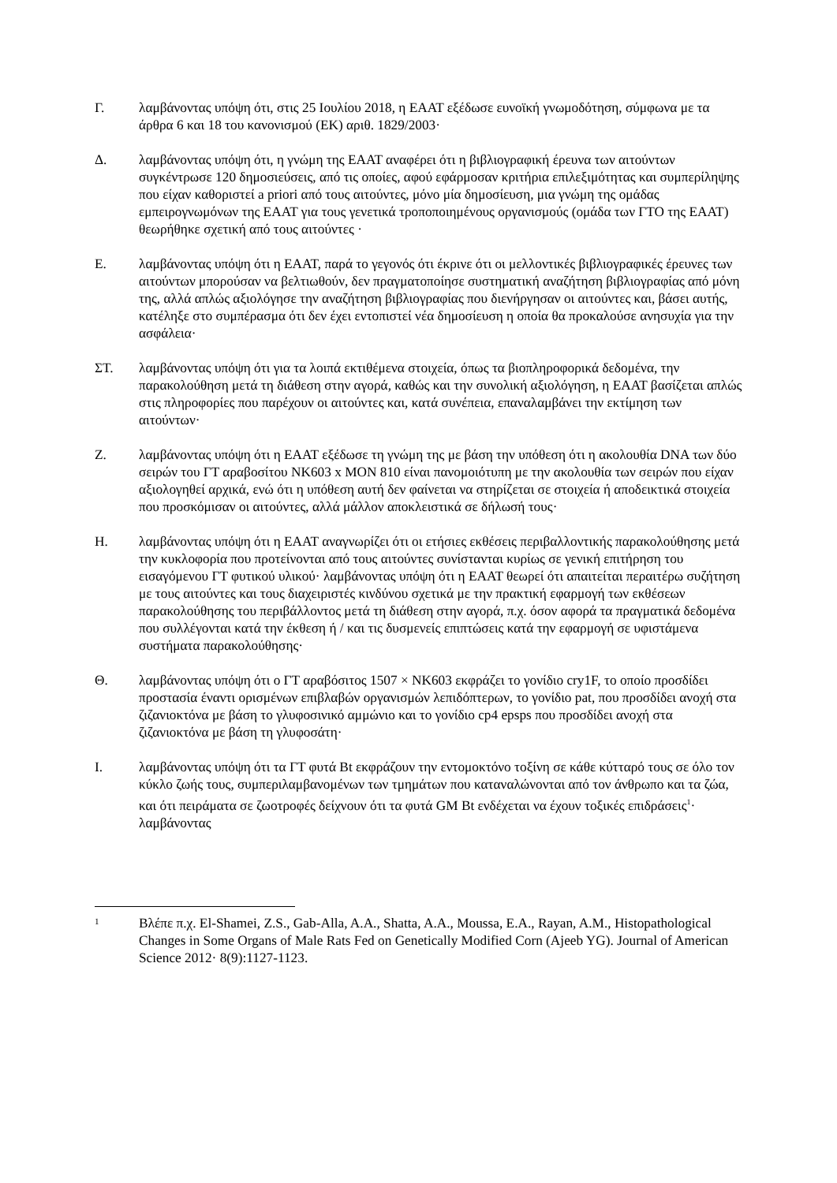Γ. λαμβάνοντας υπόψη ότι, στις 25 Ιουλίου 2018, η ΕΑΑΤ εξέδωσε ευνοϊκή γνωμοδότηση, σύμφωνα με τα άρθρα 6 και 18 του κανονισμού (ΕΚ) αριθ. 1829/2003·
Δ. λαμβάνοντας υπόψη ότι, η γνώμη της ΕΑΑΤ αναφέρει ότι η βιβλιογραφική έρευνα των αιτούντων συγκέντρωσε 120 δημοσιεύσεις, από τις οποίες, αφού εφάρμοσαν κριτήρια επιλεξιμότητας και συμπερίληψης που είχαν καθοριστεί a priori από τους αιτούντες, μόνο μία δημοσίευση, μια γνώμη της ομάδας εμπειρογνωμόνων της ΕΑΑΤ για τους γενετικά τροποποιημένους οργανισμούς (ομάδα των ΓΤΟ της ΕΑΑΤ) θεωρήθηκε σχετική από τους αιτούντες ·
Ε. λαμβάνοντας υπόψη ότι η ΕΑΑΤ, παρά το γεγονός ότι έκρινε ότι οι μελλοντικές βιβλιογραφικές έρευνες των αιτούντων μπορούσαν να βελτιωθούν, δεν πραγματοποίησε συστηματική αναζήτηση βιβλιογραφίας από μόνη της, αλλά απλώς αξιολόγησε την αναζήτηση βιβλιογραφίας που διενήργησαν οι αιτούντες και, βάσει αυτής, κατέληξε στο συμπέρασμα ότι δεν έχει εντοπιστεί νέα δημοσίευση η οποία θα προκαλούσε ανησυχία για την ασφάλεια·
ΣΤ. λαμβάνοντας υπόψη ότι για τα λοιπά εκτιθέμενα στοιχεία, όπως τα βιοπληροφορικά δεδομένα, την παρακολούθηση μετά τη διάθεση στην αγορά, καθώς και την συνολική αξιολόγηση, η ΕΑΑΤ βασίζεται απλώς στις πληροφορίες που παρέχουν οι αιτούντες και, κατά συνέπεια, επαναλαμβάνει την εκτίμηση των αιτούντων·
Ζ. λαμβάνοντας υπόψη ότι η ΕΑΑΤ εξέδωσε τη γνώμη της με βάση την υπόθεση ότι η ακολουθία DNA των δύο σειρών του ΓΤ αραβοσίτου NK603 x MON 810 είναι πανομοιότυπη με την ακολουθία των σειρών που είχαν αξιολογηθεί αρχικά, ενώ ότι η υπόθεση αυτή δεν φαίνεται να στηρίζεται σε στοιχεία ή αποδεικτικά στοιχεία που προσκόμισαν οι αιτούντες, αλλά μάλλον αποκλειστικά σε δήλωσή τους·
Η. λαμβάνοντας υπόψη ότι η ΕΑΑΤ αναγνωρίζει ότι οι ετήσιες εκθέσεις περιβαλλοντικής παρακολούθησης μετά την κυκλοφορία που προτείνονται από τους αιτούντες συνίστανται κυρίως σε γενική επιτήρηση του εισαγόμενου ΓΤ φυτικού υλικού· λαμβάνοντας υπόψη ότι η ΕΑΑΤ θεωρεί ότι απαιτείται περαιτέρω συζήτηση με τους αιτούντες και τους διαχειριστές κινδύνου σχετικά με την πρακτική εφαρμογή των εκθέσεων παρακολούθησης του περιβάλλοντος μετά τη διάθεση στην αγορά, π.χ. όσον αφορά τα πραγματικά δεδομένα που συλλέγονται κατά την έκθεση ή / και τις δυσμενείς επιπτώσεις κατά την εφαρμογή σε υφιστάμενα συστήματα παρακολούθησης·
Θ. λαμβάνοντας υπόψη ότι ο ΓΤ αραβόσιτος 1507 × NK603 εκφράζει το γονίδιο cry1F, το οποίο προσδίδει προστασία έναντι ορισμένων επιβλαβών οργανισμών λεπιδόπτερων, το γονίδιο pat, που προσδίδει ανοχή στα ζιζανιοκτόνα με βάση το γλυφοσινικό αμμώνιο και το γονίδιο cp4 epsps που προσδίδει ανοχή στα ζιζανιοκτόνα με βάση τη γλυφοσάτη·
Ι. λαμβάνοντας υπόψη ότι τα ΓΤ φυτά Bt εκφράζουν την εντομοκτόνο τοξίνη σε κάθε κύτταρό τους σε όλο τον κύκλο ζωής τους, συμπεριλαμβανομένων των τμημάτων που καταναλώνονται από τον άνθρωπο και τα ζώα, και ότι πειράματα σε ζωοτροφές δείχνουν ότι τα φυτά GM Bt ενδέχεται να έχουν τοξικές επιδράσεις<sup>1</sup>· λαμβάνοντας
1
Βλέπε π.χ. El-Shamei, Z.S., Gab-Alla, A.A., Shatta, A.A., Moussa, E.A., Rayan, A.M., Histopathological Changes in Some Organs of Male Rats Fed on Genetically Modified Corn (Ajeeb YG). Journal of American Science 2012· 8(9):1127-1123.